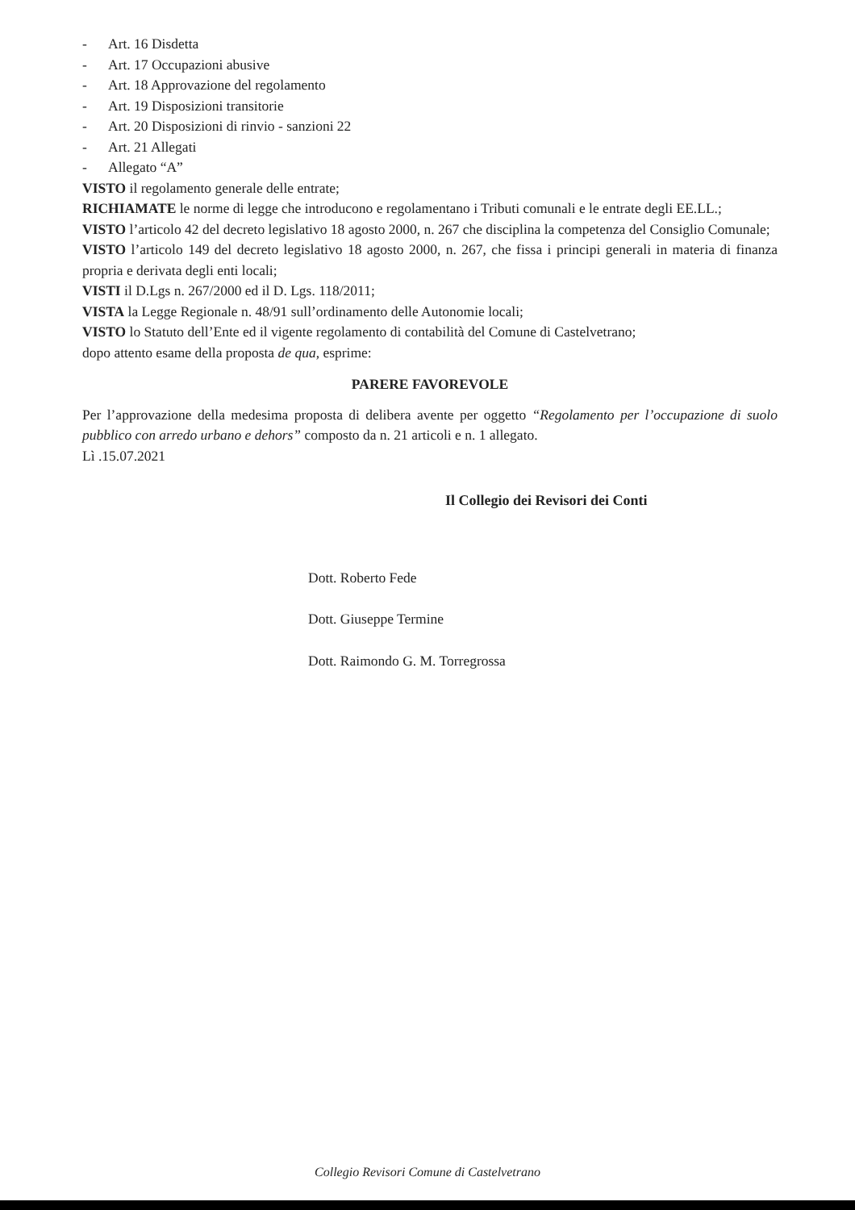- Art. 16 Disdetta
- Art. 17 Occupazioni abusive
- Art. 18 Approvazione del regolamento
- Art. 19 Disposizioni transitorie
- Art. 20 Disposizioni di rinvio - sanzioni 22
- Art. 21 Allegati
- Allegato “A”
VISTO il regolamento generale delle entrate;
RICHIAMATE le norme di legge che introducono e regolamentano i Tributi comunali e le entrate degli EE.LL.;
VISTO l’articolo 42 del decreto legislativo 18 agosto 2000, n. 267 che disciplina la competenza del Consiglio Comunale;
VISTO l’articolo 149 del decreto legislativo 18 agosto 2000, n. 267, che fissa i principi generali in materia di finanza propria e derivata degli enti locali;
VISTI il D.Lgs n. 267/2000 ed il D. Lgs. 118/2011;
VISTA la Legge Regionale n. 48/91 sull’ordinamento delle Autonomie locali;
VISTO lo Statuto dell’Ente ed il vigente regolamento di contabilità del Comune di Castelvetrano;
dopo attento esame della proposta de qua, esprime:
PARERE FAVOREVOLE
Per l’approvazione della medesima proposta di delibera avente per oggetto “Regolamento per l’occupazione di suolo pubblico con arredo urbano e dehors” composto da n. 21 articoli e n. 1 allegato.
Lì .15.07.2021
Il Collegio dei Revisori dei Conti
Dott. Roberto Fede
Dott. Giuseppe Termine
Dott. Raimondo G. M. Torregrossa
Collegio Revisori Comune di Castelvetrano